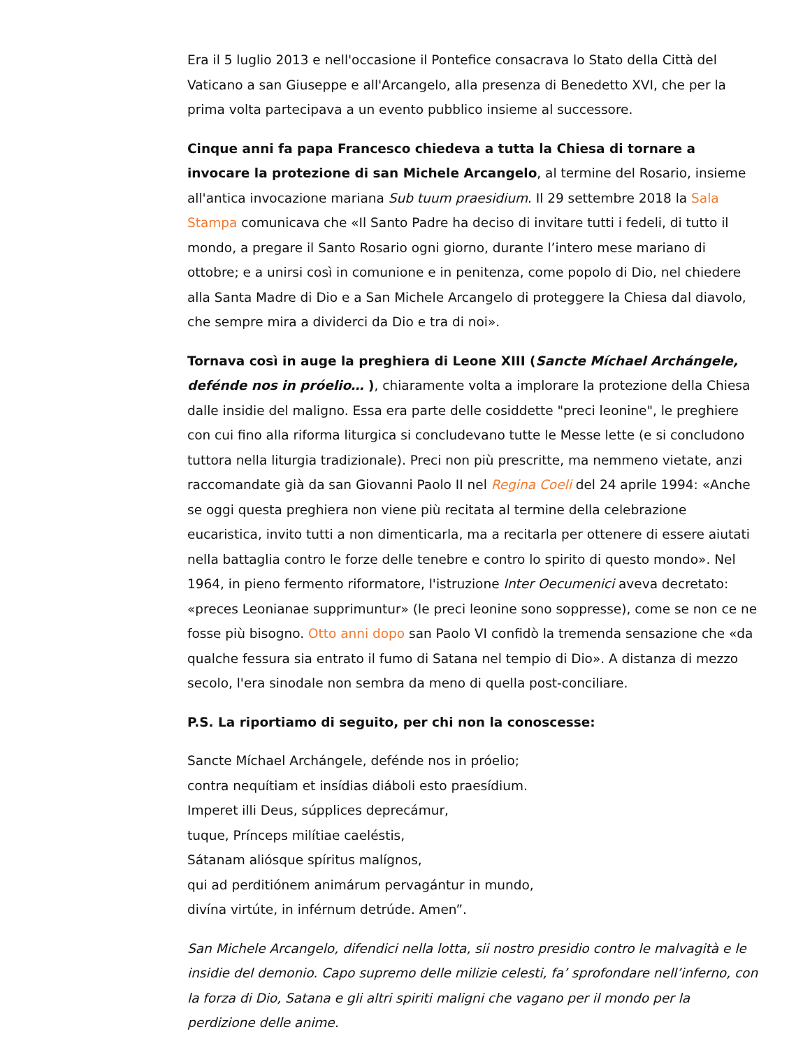Era il 5 luglio 2013 e nell'occasione il Pontefice consacrava lo Stato della Città del Vaticano a san Giuseppe e all'Arcangelo, alla presenza di Benedetto XVI, che per la prima volta partecipava a un evento pubblico insieme al successore.
Cinque anni fa papa Francesco chiedeva a tutta la Chiesa di tornare a invocare la protezione di san Michele Arcangelo, al termine del Rosario, insieme all'antica invocazione mariana Sub tuum praesidium. Il 29 settembre 2018 la Sala Stampa comunicava che «Il Santo Padre ha deciso di invitare tutti i fedeli, di tutto il mondo, a pregare il Santo Rosario ogni giorno, durante l’intero mese mariano di ottobre; e a unirsi così in comunione e in penitenza, come popolo di Dio, nel chiedere alla Santa Madre di Dio e a San Michele Arcangelo di proteggere la Chiesa dal diavolo, che sempre mira a dividerci da Dio e tra di noi».
Tornava così in auge la preghiera di Leone XIII (Sancte Míchael Archángele, defénde nos in próelio… ), chiaramente volta a implorare la protezione della Chiesa dalle insidie del maligno. Essa era parte delle cosiddette "preci leonine", le preghiere con cui fino alla riforma liturgica si concludevano tutte le Messe lette (e si concludono tuttora nella liturgia tradizionale). Preci non più prescritte, ma nemmeno vietate, anzi raccomandate già da san Giovanni Paolo II nel Regina Coeli del 24 aprile 1994: «Anche se oggi questa preghiera non viene più recitata al termine della celebrazione eucaristica, invito tutti a non dimenticarla, ma a recitarla per ottenere di essere aiutati nella battaglia contro le forze delle tenebre e contro lo spirito di questo mondo». Nel 1964, in pieno fermento riformatore, l'istruzione Inter Oecumenici aveva decretato: «preces Leonianae supprimuntur» (le preci leonine sono soppresse), come se non ce ne fosse più bisogno. Otto anni dopo san Paolo VI confidò la tremenda sensazione che «da qualche fessura sia entrato il fumo di Satana nel tempio di Dio». A distanza di mezzo secolo, l'era sinodale non sembra da meno di quella post-conciliare.
P.S. La riportiamo di seguito, per chi non la conoscesse:
Sancte Míchael Archángele, defénde nos in próelio;
contra nequítiam et insídias diáboli esto praesídium.
Imperet illi Deus, súpplices deprecámur,
tuque, Prínceps milítiae caeléstis,
Sátanam aliósque spíritus malígnos,
qui ad perditiónem animárum pervagántur in mundo,
divína virtúte, in inférnum detrúde. Amen”.
San Michele Arcangelo, difendici nella lotta, sii nostro presidio contro le malvagità e le insidie del demonio. Capo supremo delle milizie celesti, fa’ sprofondare nell’inferno, con la forza di Dio, Satana e gli altri spiriti maligni che vagano per il mondo per la perdizione delle anime.